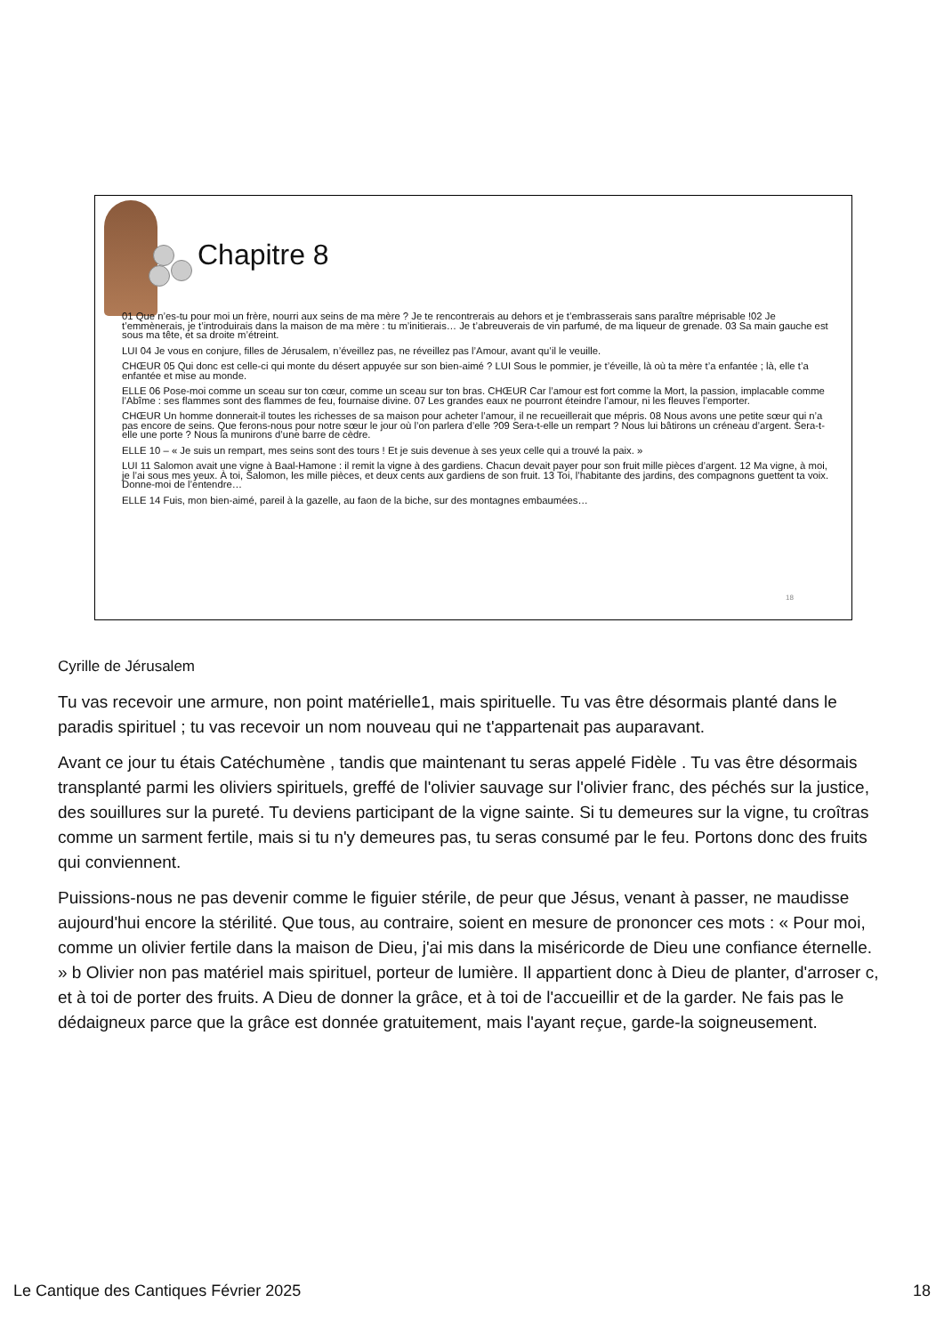Chapitre 8
01 Que n’es-tu pour moi un frère, nourri aux seins de ma mère ? Je te rencontrerais au dehors et je t’embrasserais sans paraître méprisable !02 Je t’emmènerais, je t’introduirais dans la maison de ma mère : tu m’initierais… Je t’abreuverais de vin parfumé, de ma liqueur de grenade. 03 Sa main gauche est sous ma tête, et sa droite m’étreint.
LUI 04 Je vous en conjure, filles de Jérusalem, n’éveillez pas, ne réveillez pas l’Amour, avant qu’il le veuille.
CHŒUR 05 Qui donc est celle-ci qui monte du désert appuyée sur son bien-aimé ? LUI Sous le pommier, je t’éveille, là où ta mère t’a enfantée ; là, elle t’a enfantée et mise au monde.
ELLE 06 Pose-moi comme un sceau sur ton cœur, comme un sceau sur ton bras. CHŒUR Car l’amour est fort comme la Mort, la passion, implacable comme l’Abîme : ses flammes sont des flammes de feu, fournaise divine. 07 Les grandes eaux ne pourront éteindre l’amour, ni les fleuves l’emporter.
CHŒUR Un homme donnerait-il toutes les richesses de sa maison pour acheter l’amour, il ne recueillerait que mépris. 08 Nous avons une petite sœur qui n’a pas encore de seins. Que ferons-nous pour notre sœur le jour où l’on parlera d’elle ?09 Sera-t-elle un rempart ? Nous lui bâtirons un créneau d’argent. Sera-t-elle une porte ? Nous la munirons d’une barre de cèdre.
ELLE 10 – « Je suis un rempart, mes seins sont des tours ! Et je suis devenue à ses yeux celle qui a trouvé la paix. »
LUI 11 Salomon avait une vigne à Baal-Hamone : il remit la vigne à des gardiens. Chacun devait payer pour son fruit mille pièces d’argent. 12 Ma vigne, à moi, je l’ai sous mes yeux. À toi, Salomon, les mille pièces, et deux cents aux gardiens de son fruit. 13 Toi, l’habitante des jardins, des compagnons guettent ta voix. Donne-moi de l’entendre…
ELLE 14 Fuis, mon bien-aimé, pareil à la gazelle, au faon de la biche, sur des montagnes embaumées…
18
Cyrille de Jérusalem
Tu vas recevoir une armure, non point matérielle1, mais spirituelle. Tu vas être désormais planté dans le paradis spirituel ; tu vas recevoir un nom nouveau qui ne t'appartenait pas auparavant.
Avant ce jour tu étais Catéchumène , tandis que maintenant tu seras appelé Fidèle . Tu vas être désormais transplanté parmi les oliviers spirituels, greffé de l'olivier sauvage sur l'olivier franc, des péchés sur la justice, des souillures sur la pureté. Tu deviens participant de la vigne sainte. Si tu demeures sur la vigne, tu croîtras comme un sarment fertile, mais si tu n'y demeures pas, tu seras consumé par le feu. Portons donc des fruits qui conviennent.
Puissions-nous ne pas devenir comme le figuier stérile, de peur que Jésus, venant à passer, ne maudisse aujourd'hui encore la stérilité. Que tous, au contraire, soient en mesure de prononcer ces mots : « Pour moi, comme un olivier fertile dans la maison de Dieu, j'ai mis dans la miséricorde de Dieu une confiance éternelle. » b Olivier non pas matériel mais spirituel, porteur de lumière. Il appartient donc à Dieu de planter, d'arroser c, et à toi de porter des fruits. A Dieu de donner la grâce, et à toi de l'accueillir et de la garder. Ne fais pas le dédaigneux parce que la grâce est donnée gratuitement, mais l'ayant reçue, garde-la soigneusement.
Le Cantique des Cantiques Février 2025 18